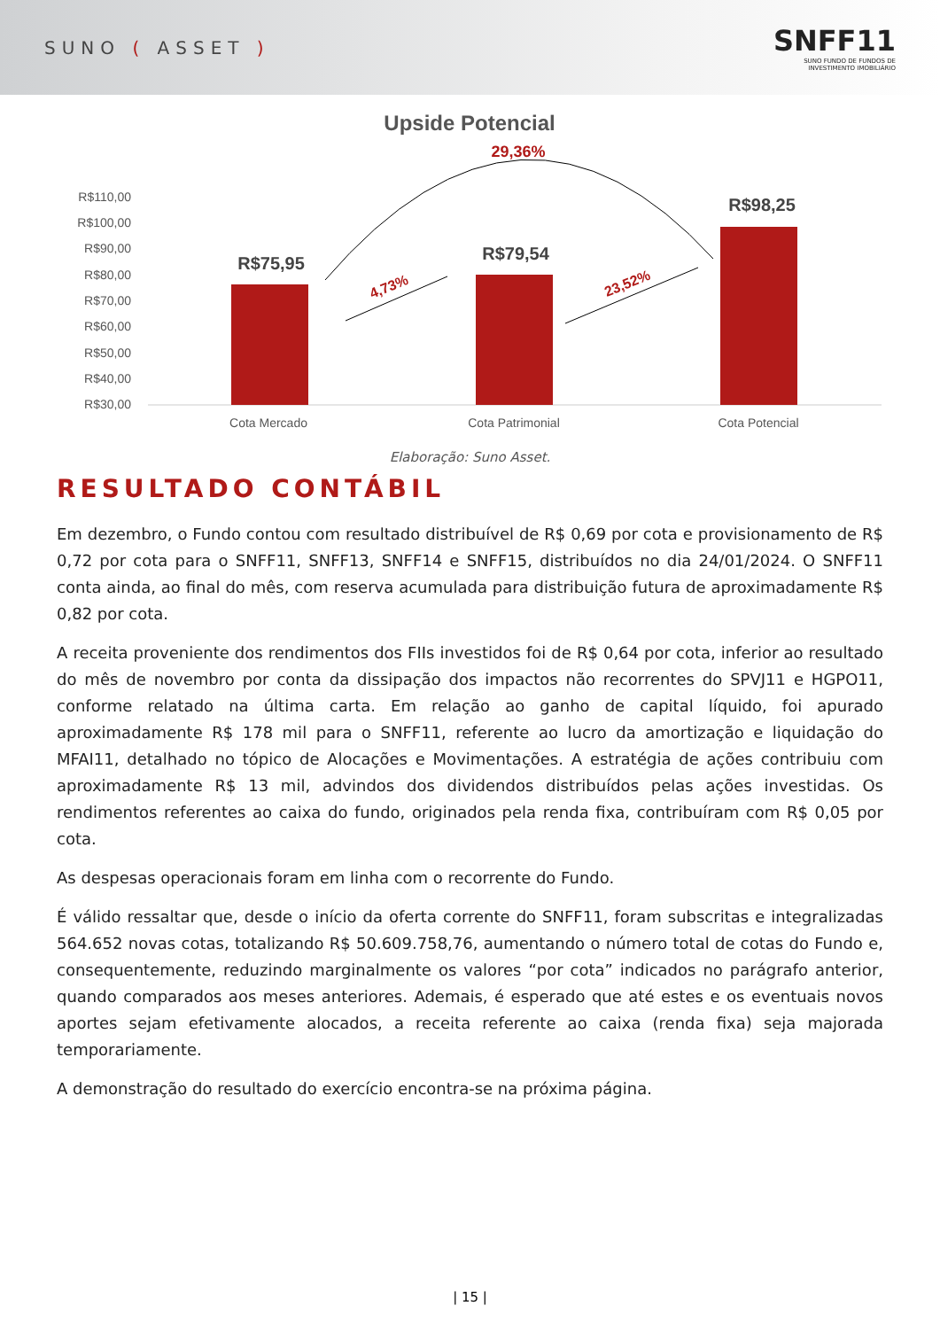SUNO ( ASSET )
SNFF11
SUNO FUNDO DE FUNDOS DE
INVESTIMENTO IMOBILIÁRIO
Upside Potencial
29,36%
R$110,00
R$100,00
R$90,00
R$80,00
R$70,00
R$60,00
R$50,00
R$40,00
R$30,00
R$75,95
R$79,54
R$98,25
Cota Mercado
Cota Patrimonial
Cota Potencial
4,73%
23,52%
Elaboração: Suno Asset.
RESULTADO CONTÁBIL
Em dezembro, o Fundo contou com resultado distribuível de R$ 0,69 por cota e provisionamento de R$ 0,72 por cota para o SNFF11, SNFF13, SNFF14 e SNFF15, distribuídos no dia 24/01/2024. O SNFF11 conta ainda, ao final do mês, com reserva acumulada para distribuição futura de aproximadamente R$ 0,82 por cota.
A receita proveniente dos rendimentos dos FIIs investidos foi de R$ 0,64 por cota, inferior ao resultado do mês de novembro por conta da dissipação dos impactos não recorrentes do SPVJ11 e HGPO11, conforme relatado na última carta. Em relação ao ganho de capital líquido, foi apurado aproximadamente R$ 178 mil para o SNFF11, referente ao lucro da amortização e liquidação do MFAI11, detalhado no tópico de Alocações e Movimentações. A estratégia de ações contribuiu com aproximadamente R$ 13 mil, advindos dos dividendos distribuídos pelas ações investidas. Os rendimentos referentes ao caixa do fundo, originados pela renda fixa, contribuíram com R$ 0,05 por cota.
As despesas operacionais foram em linha com o recorrente do Fundo.
É válido ressaltar que, desde o início da oferta corrente do SNFF11, foram subscritas e integralizadas 564.652 novas cotas, totalizando R$ 50.609.758,76, aumentando o número total de cotas do Fundo e, consequentemente, reduzindo marginalmente os valores “por cota” indicados no parágrafo anterior, quando comparados aos meses anteriores. Ademais, é esperado que até estes e os eventuais novos aportes sejam efetivamente alocados, a receita referente ao caixa (renda fixa) seja majorada temporariamente.
A demonstração do resultado do exercício encontra-se na próxima página.
| 15 |